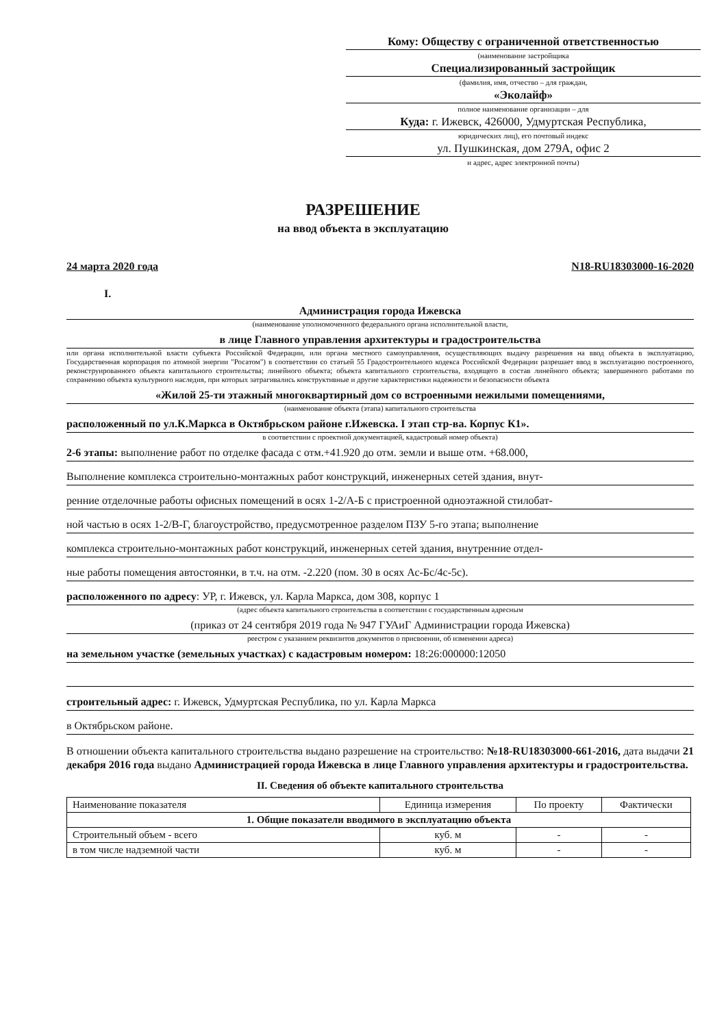Кому: Обществу с ограниченной ответственностью
(наименование застройщика
Специализированный застройщик
(фамилия, имя, отчество – для граждан,
«Эколайф»
полное наименование организации – для
Куда: г. Ижевск, 426000, Удмуртская Республика,
юридических лиц), его почтовый индекс
ул. Пушкинская, дом 279А, офис 2
и адрес, адрес электронной почты)
РАЗРЕШЕНИЕ
на ввод объекта в эксплуатацию
24 марта 2020 года N18-RU18303000-16-2020
I.
Администрация города Ижевска
(наименование уполномоченного федерального органа исполнительной власти,
в лице Главного управления архитектуры и градостроительства
или органа исполнительной власти субъекта Российской Федерации, или органа местного самоуправления, осуществляющих выдачу разрешения на ввод объекта в эксплуатацию, Государственная корпорация по атомной энергии "Росатом") в соответствии со статьей 55 Градостроительного кодекса Российской Федерации разрешает ввод в эксплуатацию построенного, реконструированного объекта капитального строительства; линейного объекта; объекта капитального строительства, входящего в состав линейного объекта; завершенного работами по сохранению объекта культурного наследия, при которых затрагивались конструктивные и другие характеристики надежности и безопасности объекта
«Жилой 25-ти этажный многоквартирный дом со встроенными нежилыми помещениями,
(наименование объекта (этапа) капитального строительства
расположенный по ул.К.Маркса в Октябрьском районе г.Ижевска. I этап стр-ва. Корпус К1».
в соответствии с проектной документацией, кадастровый номер объекта)
2-6 этапы: выполнение работ по отделке фасада с отм.+41.920 до отм. земли и выше отм. +68.000,
Выполнение комплекса строительно-монтажных работ конструкций, инженерных сетей здания, внут-
ренние отделочные работы офисных помещений в осях 1-2/А-Б с пристроенной одноэтажной стилобат-
ной частью в осях 1-2/В-Г, благоустройство, предусмотренное разделом ПЗУ 5-го этапа; выполнение
комплекса строительно-монтажных работ конструкций, инженерных сетей здания, внутренние отдел-
ные работы помещения автостоянки, в т.ч. на отм. -2.220 (пом. 30 в осях Ас-Бс/4с-5с).
расположенного по адресу: УР, г. Ижевск, ул. Карла Маркса, дом 308, корпус 1
(адрес объекта капитального строительства в соответствии с государственным адресным
(приказ от 24 сентября 2019 года № 947 ГУАиГ Администрации города Ижевска)
реестром с указанием реквизитов документов о присвоении, об изменении адреса)
на земельном участке (земельных участках) с кадастровым номером: 18:26:000000:12050
строительный адрес: г. Ижевск, Удмуртская Республика, по ул. Карла Маркса
в Октябрьском районе.
В отношении объекта капитального строительства выдано разрешение на строительство: №18-RU18303000-661-2016, дата выдачи 21 декабря 2016 года выдано Администрацией города Ижевска в лице Главного управления архитектуры и градостроительства.
II. Сведения об объекте капитального строительства
| Наименование показателя | Единица измерения | По проекту | Фактически |
| --- | --- | --- | --- |
| 1. Общие показатели вводимого в эксплуатацию объекта | | | |
| Строительный объем - всего | куб. м | - | - |
| в том числе надземной части | куб. м | - | - |